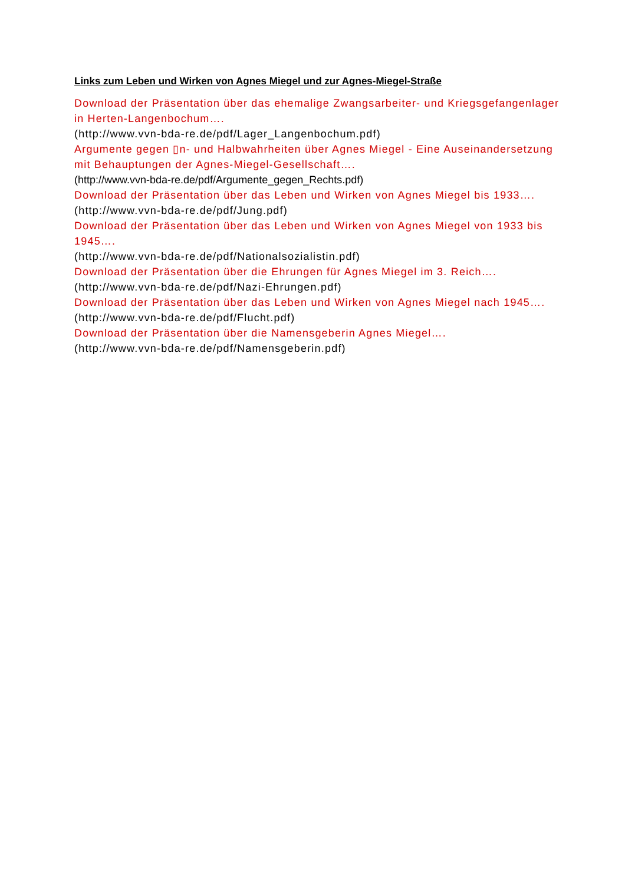Links zum Leben und Wirken von Agnes Miegel und zur Agnes-Miegel-Straße
Download der Präsentation über das ehemalige Zwangsarbeiter- und Kriegsgefangenlager in Herten-Langenbochum….
(http://www.vvn-bda-re.de/pdf/Lager_Langenbochum.pdf)
Argumente gegen ▯n- und Halbwahrheiten über Agnes Miegel - Eine Auseinandersetzung mit Behauptungen der Agnes-Miegel-Gesellschaft….
(http://www.vvn-bda-re.de/pdf/Argumente_gegen_Rechts.pdf)
Download der Präsentation über das Leben und Wirken von Agnes Miegel bis 1933….
(http://www.vvn-bda-re.de/pdf/Jung.pdf)
Download der Präsentation über das Leben und Wirken von Agnes Miegel von 1933 bis 1945….
(http://www.vvn-bda-re.de/pdf/Nationalsozialistin.pdf)
Download der Präsentation über die Ehrungen für Agnes Miegel im 3. Reich….
(http://www.vvn-bda-re.de/pdf/Nazi-Ehrungen.pdf)
Download der Präsentation über das Leben und Wirken von Agnes Miegel nach 1945….
(http://www.vvn-bda-re.de/pdf/Flucht.pdf)
Download der Präsentation über die Namensgeberin Agnes Miegel….
(http://www.vvn-bda-re.de/pdf/Namensgeberin.pdf)